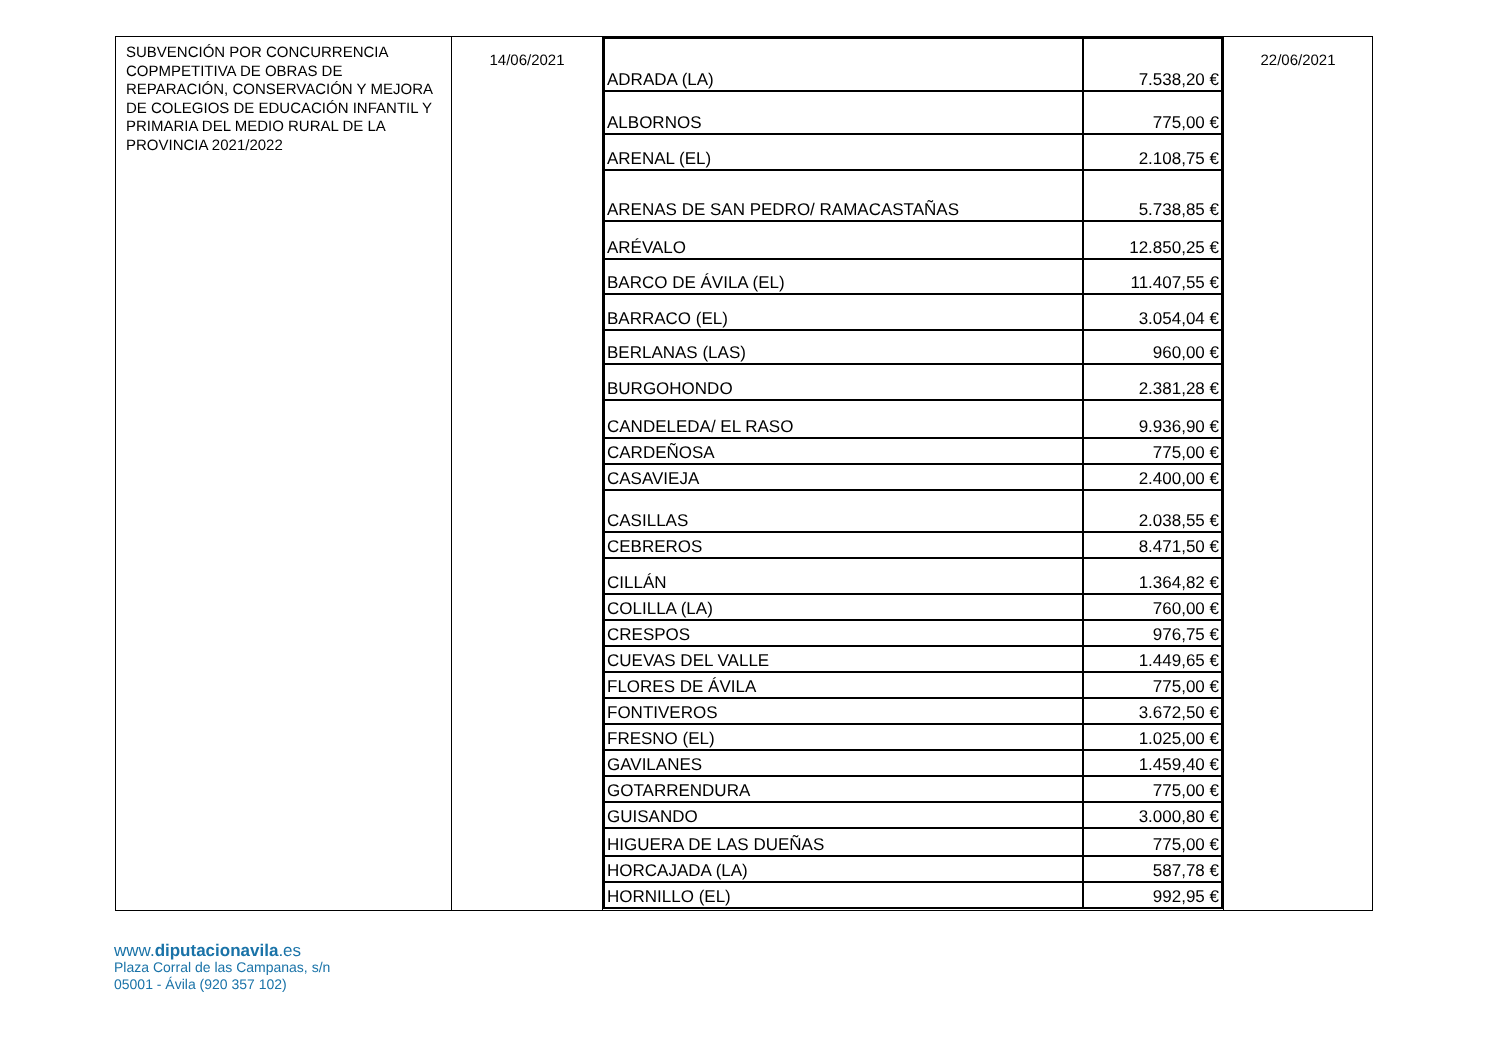| SUBVENCIÓN POR CONCURRENCIA COPMPETITIVA DE OBRAS DE REPARACIÓN, CONSERVACIÓN Y MEJORA DE COLEGIOS DE EDUCACIÓN INFANTIL Y PRIMARIA DEL MEDIO RURAL DE LA PROVINCIA 2021/2022 | 14/06/2021 | / ADRADA (LA) / 7.538,20 € / / ALBORNOS / 775,00 € / / ARENAL (EL) / 2.108,75 € / / ARENAS DE SAN PEDRO/ RAMACASTAÑAS / 5.738,85 € / / ARÉVALO / 12.850,25 € / / BARCO DE ÁVILA (EL) / 11.407,55 € / / BARRACO (EL) / 3.054,04 € / / BERLANAS (LAS) / 960,00 € / / BURGOHONDO / 2.381,28 € / / CANDELEDA/ EL RASO / 9.936,90 € / / CARDEÑOSA / 775,00 € / / CASAVIEJA / 2.400,00 € / / CASILLAS / 2.038,55 € / / CEBREROS / 8.471,50 € / / CILLÁN / 1.364,82 € / / COLILLA (LA) / 760,00 € / / CRESPOS / 976,75 € / / CUEVAS DEL VALLE / 1.449,65 € / / FLORES DE ÁVILA / 775,00 € / / FONTIVEROS / 3.672,50 € / / FRESNO (EL) / 1.025,00 € / / GAVILANES / 1.459,40 € / / GOTARRENDURA / 775,00 € / / GUISANDO / 3.000,80 € / / HIGUERA DE LAS DUEÑAS / 775,00 € / / HORCAJADA (LA) / 587,78 € / / HORNILLO (EL) / 992,95 € / | 22/06/2021 |
www.diputacionavila.es
Plaza Corral de las Campanas, s/n
05001 - Ávila (920 357 102)